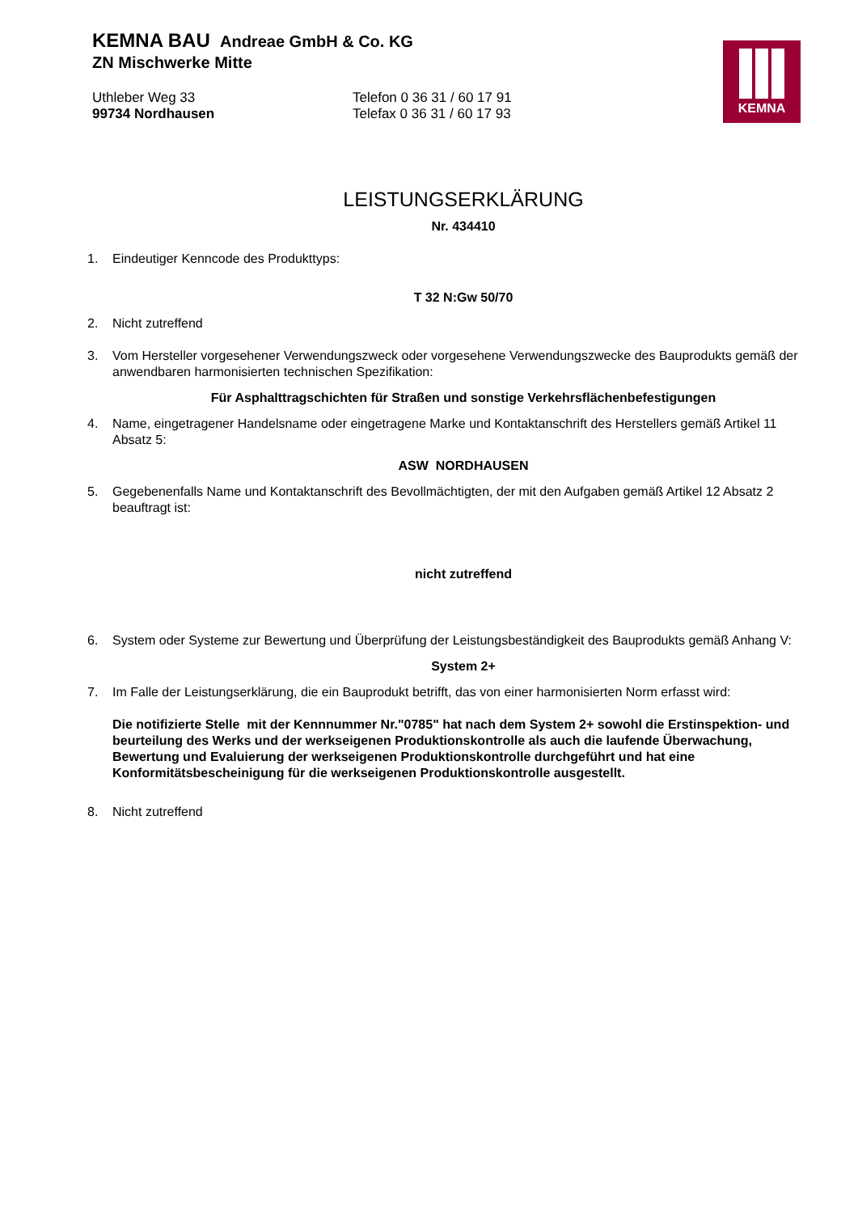KEMNA BAU Andreae GmbH & Co. KG
ZN Mischwerke Mitte
Uthleber Weg 33
99734 Nordhausen
Telefon 0 36 31 / 60 17 91
Telefax 0 36 31 / 60 17 93
KEMNA
LEISTUNGSERKLÄRUNG
Nr. 434410
1. Eindeutiger Kenncode des Produkttyps:
T 32 N:Gw 50/70
2. Nicht zutreffend
3. Vom Hersteller vorgesehener Verwendungszweck oder vorgesehene Verwendungszwecke des Bauprodukts gemäß der anwendbaren harmonisierten technischen Spezifikation:
Für Asphalttragschichten für Straßen und sonstige Verkehrsflächenbefestigungen
4. Name, eingetragener Handelsname oder eingetragene Marke und Kontaktanschrift des Herstellers gemäß Artikel 11 Absatz 5:
ASW NORDHAUSEN
5. Gegebenenfalls Name und Kontaktanschrift des Bevollmächtigten, der mit den Aufgaben gemäß Artikel 12 Absatz 2 beauftragt ist:
nicht zutreffend
6. System oder Systeme zur Bewertung und Überprüfung der Leistungsbeständigkeit des Bauprodukts gemäß Anhang V:
System 2+
7. Im Falle der Leistungserklärung, die ein Bauprodukt betrifft, das von einer harmonisierten Norm erfasst wird:
Die notifizierte Stelle mit der Kennnummer Nr."0785" hat nach dem System 2+ sowohl die Erstinspektion- und beurteilung des Werks und der werkseigenen Produktionskontrolle als auch die laufende Überwachung, Bewertung und Evaluierung der werkseigenen Produktionskontrolle durchgeführt und hat eine Konformitätsbescheinigung für die werkseigenen Produktionskontrolle ausgestellt.
8. Nicht zutreffend